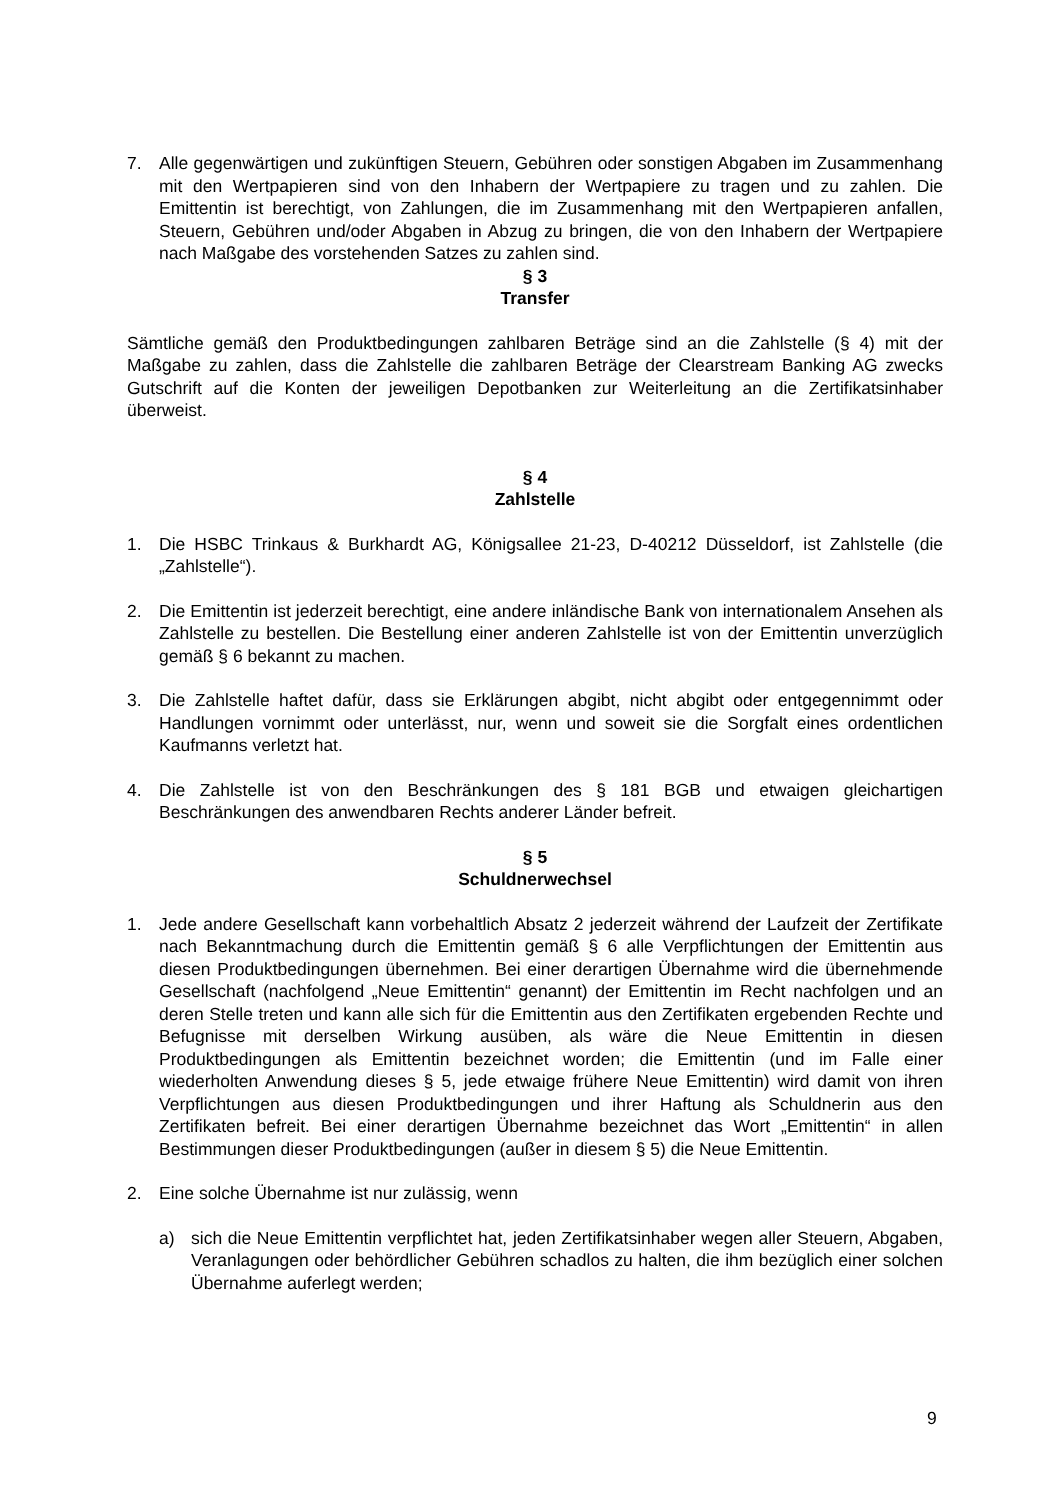7. Alle gegenwärtigen und zukünftigen Steuern, Gebühren oder sonstigen Abgaben im Zusammenhang mit den Wertpapieren sind von den Inhabern der Wertpapiere zu tragen und zu zahlen. Die Emittentin ist berechtigt, von Zahlungen, die im Zusammenhang mit den Wertpapieren anfallen, Steuern, Gebühren und/oder Abgaben in Abzug zu bringen, die von den Inhabern der Wertpapiere nach Maßgabe des vorstehenden Satzes zu zahlen sind.
§ 3
Transfer
Sämtliche gemäß den Produktbedingungen zahlbaren Beträge sind an die Zahlstelle (§ 4) mit der Maßgabe zu zahlen, dass die Zahlstelle die zahlbaren Beträge der Clearstream Banking AG zwecks Gutschrift auf die Konten der jeweiligen Depotbanken zur Weiterleitung an die Zertifikatsinhaber überweist.
§ 4
Zahlstelle
1. Die HSBC Trinkaus & Burkhardt AG, Königsallee 21-23, D-40212 Düsseldorf, ist Zahlstelle (die „Zahlstelle“).
2. Die Emittentin ist jederzeit berechtigt, eine andere inländische Bank von internationalem Ansehen als Zahlstelle zu bestellen. Die Bestellung einer anderen Zahlstelle ist von der Emittentin unverzüglich gemäß § 6 bekannt zu machen.
3. Die Zahlstelle haftet dafür, dass sie Erklärungen abgibt, nicht abgibt oder entgegennimmt oder Handlungen vornimmt oder unterlässt, nur, wenn und soweit sie die Sorgfalt eines ordentlichen Kaufmanns verletzt hat.
4. Die Zahlstelle ist von den Beschränkungen des § 181 BGB und etwaigen gleichartigen Beschränkungen des anwendbaren Rechts anderer Länder befreit.
§ 5
Schuldnerwechsel
1. Jede andere Gesellschaft kann vorbehaltlich Absatz 2 jederzeit während der Laufzeit der Zertifikate nach Bekanntmachung durch die Emittentin gemäß § 6 alle Verpflichtungen der Emittentin aus diesen Produktbedingungen übernehmen. Bei einer derartigen Übernahme wird die übernehmende Gesellschaft (nachfolgend „Neue Emittentin“ genannt) der Emittentin im Recht nachfolgen und an deren Stelle treten und kann alle sich für die Emittentin aus den Zertifikaten ergebenden Rechte und Befugnisse mit derselben Wirkung ausüben, als wäre die Neue Emittentin in diesen Produktbedingungen als Emittentin bezeichnet worden; die Emittentin (und im Falle einer wiederholten Anwendung dieses § 5, jede etwaige frühere Neue Emittentin) wird damit von ihren Verpflichtungen aus diesen Produktbedingungen und ihrer Haftung als Schuldnerin aus den Zertifikaten befreit. Bei einer derartigen Übernahme bezeichnet das Wort „Emittentin“ in allen Bestimmungen dieser Produktbedingungen (außer in diesem § 5) die Neue Emittentin.
2. Eine solche Übernahme ist nur zulässig, wenn
a) sich die Neue Emittentin verpflichtet hat, jeden Zertifikatsinhaber wegen aller Steuern, Abgaben, Veranlagungen oder behördlicher Gebühren schadlos zu halten, die ihm bezüglich einer solchen Übernahme auferlegt werden;
9